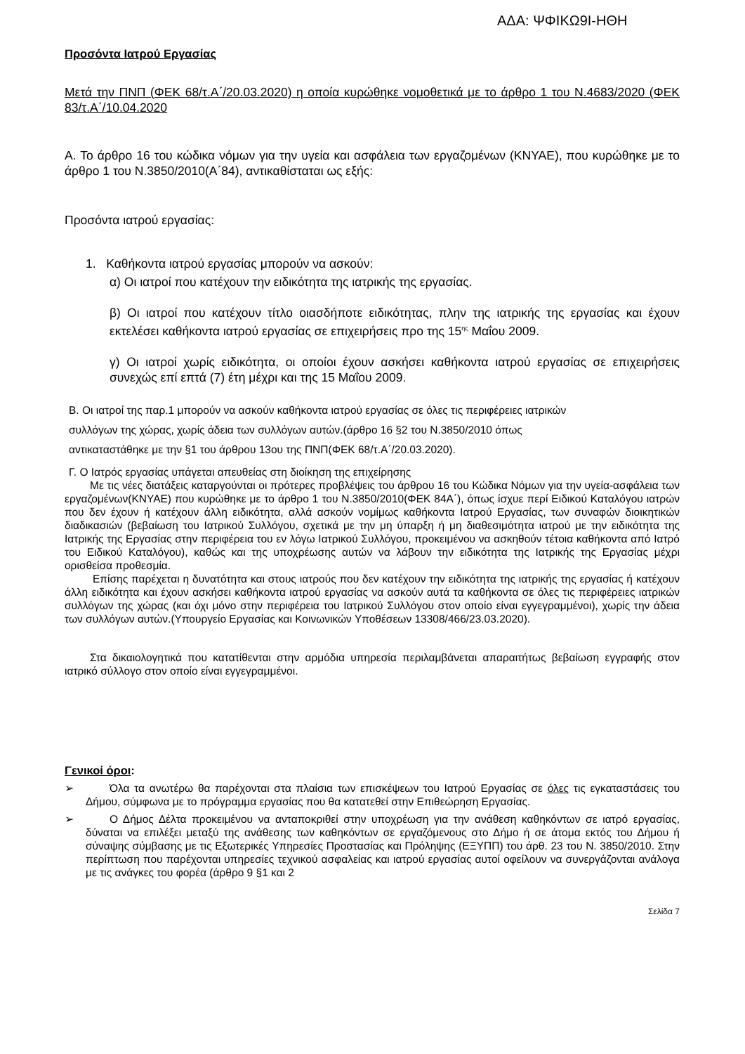ΑΔΑ: ΨΦΙΚΩ9Ι-ΗΘΗ
Προσόντα Ιατρού Εργασίας
Μετά την ΠΝΠ (ΦΕΚ 68/τ.Α΄/20.03.2020) η οποία κυρώθηκε νομοθετικά με το άρθρο 1 του Ν.4683/2020 (ΦΕΚ 83/τ.Α΄/10.04.2020
Α. Το άρθρο 16 του κώδικα νόμων για την υγεία και ασφάλεια των εργαζομένων (ΚΝΥΑΕ), που κυρώθηκε με το άρθρο 1 του Ν.3850/2010(Α΄84), αντικαθίσταται ως εξής:
Προσόντα ιατρού εργασίας:
1. Καθήκοντα ιατρού εργασίας μπορούν να ασκούν:
α) Οι ιατροί που κατέχουν την ειδικότητα της ιατρικής της εργασίας.
β) Οι ιατροί που κατέχουν τίτλο οιασδήποτε ειδικότητας, πλην της ιατρικής της εργασίας και έχουν εκτελέσει καθήκοντα ιατρού εργασίας σε επιχειρήσεις προ της 15<sup>ης</sup> Μαΐου 2009.
γ) Οι ιατροί χωρίς ειδικότητα, οι οποίοι έχουν ασκήσει καθήκοντα ιατρού εργασίας σε επιχειρήσεις συνεχώς επί επτά (7) έτη μέχρι και της 15 Μαΐου 2009.
Β. Οι ιατροί της παρ.1 μπορούν να ασκούν καθήκοντα ιατρού εργασίας σε όλες τις περιφέρειες ιατρικών
συλλόγων της χώρας, χωρίς άδεια των συλλόγων αυτών.(άρθρο 16 §2 του Ν.3850/2010 όπως
αντικαταστάθηκε με την §1 του άρθρου 13ου της ΠΝΠ(ΦΕΚ 68/τ.Α΄/20.03.2020).
Γ. Ο Ιατρός εργασίας υπάγεται απευθείας στη διοίκηση της επιχείρησης
Με τις νέες διατάξεις καταργούνται οι πρότερες προβλέψεις του άρθρου 16 του Κώδικα Νόμων για την υγεία-ασφάλεια των εργαζομένων(ΚΝΥΑΕ) που κυρώθηκε με το άρθρο 1 του Ν.3850/2010(ΦΕΚ 84Α΄), όπως ίσχυε περί Ειδικού Καταλόγου ιατρών που δεν έχουν ή κατέχουν άλλη ειδικότητα, αλλά ασκούν νομίμως καθήκοντα Ιατρού Εργασίας, των συναφών διοικητικών διαδικασιών (βεβαίωση του Ιατρικού Συλλόγου, σχετικά με την μη ύπαρξη ή μη διαθεσιμότητα ιατρού με την ειδικότητα της Ιατρικής της Εργασίας στην περιφέρεια του εν λόγω Ιατρικού Συλλόγου, προκειμένου να ασκηθούν τέτοια καθήκοντα από Ιατρό του Ειδικού Καταλόγου), καθώς και της υποχρέωσης αυτών να λάβουν την ειδικότητα της Ιατρικής της Εργασίας μέχρι ορισθείσα προθεσμία.
Επίσης παρέχεται η δυνατότητα και στους ιατρούς που δεν κατέχουν την ειδικότητα της ιατρικής της εργασίας ή κατέχουν άλλη ειδικότητα και έχουν ασκήσει καθήκοντα ιατρού εργασίας να ασκούν αυτά τα καθήκοντα σε όλες τις περιφέρειες ιατρικών συλλόγων της χώρας (και όχι μόνο στην περιφέρεια του Ιατρικού Συλλόγου στον οποίο είναι εγγεγραμμένοι), χωρίς την άδεια των συλλόγων αυτών.(Υπουργείο Εργασίας και Κοινωνικών Υποθέσεων 13308/466/23.03.2020).
Στα δικαιολογητικά που κατατίθενται στην αρμόδια υπηρεσία περιλαμβάνεται απαραιτήτως βεβαίωση εγγραφής στον ιατρικό σύλλογο στον οποίο είναι εγγεγραμμένοι.
Γενικοί όροι:
➢ Όλα τα ανωτέρω θα παρέχονται στα πλαίσια των επισκέψεων του Ιατρού Εργασίας σε όλες τις εγκαταστάσεις του Δήμου, σύμφωνα με το πρόγραμμα εργασίας που θα κατατεθεί στην Επιθεώρηση Εργασίας.
➢ Ο Δήμος Δέλτα προκειμένου να ανταποκριθεί στην υποχρέωση για την ανάθεση καθηκόντων σε ιατρό εργασίας, δύναται να επιλέξει μεταξύ της ανάθεσης των καθηκόντων σε εργαζόμενους στο Δήμο ή σε άτομα εκτός του Δήμου ή σύναψης σύμβασης με τις Εξωτερικές Υπηρεσίες Προστασίας και Πρόληψης (ΕΞΥΠΠ) του άρθ. 23 του Ν. 3850/2010. Στην περίπτωση που παρέχονται υπηρεσίες τεχνικού ασφαλείας και ιατρού εργασίας αυτοί οφείλουν να συνεργάζονται ανάλογα με τις ανάγκες του φορέα (άρθρο 9 §1 και 2
Σελίδα 7